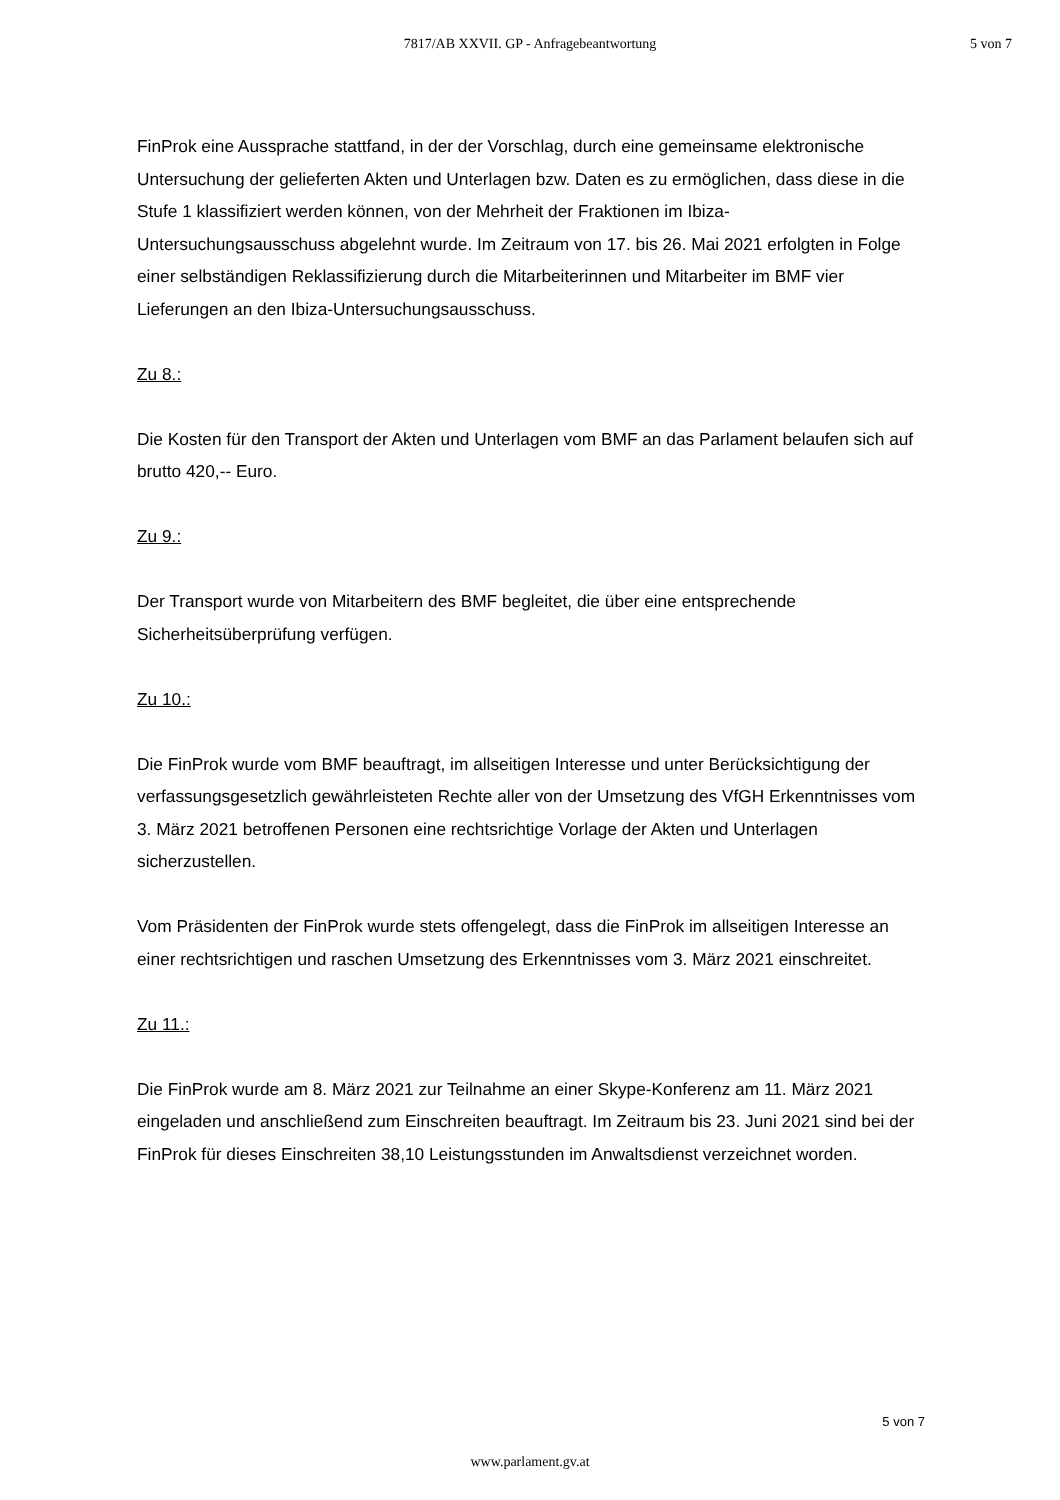7817/AB XXVII. GP - Anfragebeantwortung
5 von 7
FinProk eine Aussprache stattfand, in der der Vorschlag, durch eine gemeinsame elektronische Untersuchung der gelieferten Akten und Unterlagen bzw. Daten es zu ermöglichen, dass diese in die Stufe 1 klassifiziert werden können, von der Mehrheit der Fraktionen im Ibiza-Untersuchungsausschuss abgelehnt wurde. Im Zeitraum von 17. bis 26. Mai 2021 erfolgten in Folge einer selbständigen Reklassifizierung durch die Mitarbeiterinnen und Mitarbeiter im BMF vier Lieferungen an den Ibiza-Untersuchungsausschuss.
Zu 8.:
Die Kosten für den Transport der Akten und Unterlagen vom BMF an das Parlament belaufen sich auf brutto 420,-- Euro.
Zu 9.:
Der Transport wurde von Mitarbeitern des BMF begleitet, die über eine entsprechende Sicherheitsüberprüfung verfügen.
Zu 10.:
Die FinProk wurde vom BMF beauftragt, im allseitigen Interesse und unter Berücksichtigung der verfassungsgesetzlich gewährleisteten Rechte aller von der Umsetzung des VfGH Erkenntnisses vom 3. März 2021 betroffenen Personen eine rechtsrichtige Vorlage der Akten und Unterlagen sicherzustellen.
Vom Präsidenten der FinProk wurde stets offengelegt, dass die FinProk im allseitigen Interesse an einer rechtsrichtigen und raschen Umsetzung des Erkenntnisses vom 3. März 2021 einschreitet.
Zu 11.:
Die FinProk wurde am 8. März 2021 zur Teilnahme an einer Skype-Konferenz am 11. März 2021 eingeladen und anschließend zum Einschreiten beauftragt. Im Zeitraum bis 23. Juni 2021 sind bei der FinProk für dieses Einschreiten 38,10 Leistungsstunden im Anwaltsdienst verzeichnet worden.
5 von 7
www.parlament.gv.at